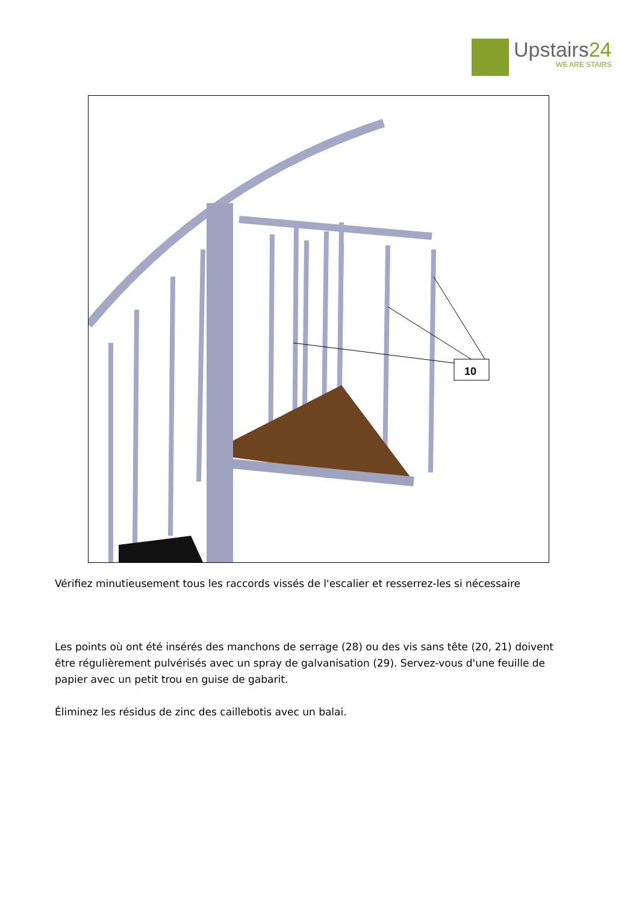Upstairs24
WE ARE STAIRS
10
Vérifiez minutieusement tous les raccords vissés de l'escalier et resserrez-les si nécessaire
Les points où ont été insérés des manchons de serrage (28) ou des vis sans tête (20, 21) doivent être régulièrement pulvérisés avec un spray de galvanisation (29). Servez-vous d'une feuille de papier avec un petit trou en guise de gabarit.
Éliminez les résidus de zinc des caillebotis avec un balai.